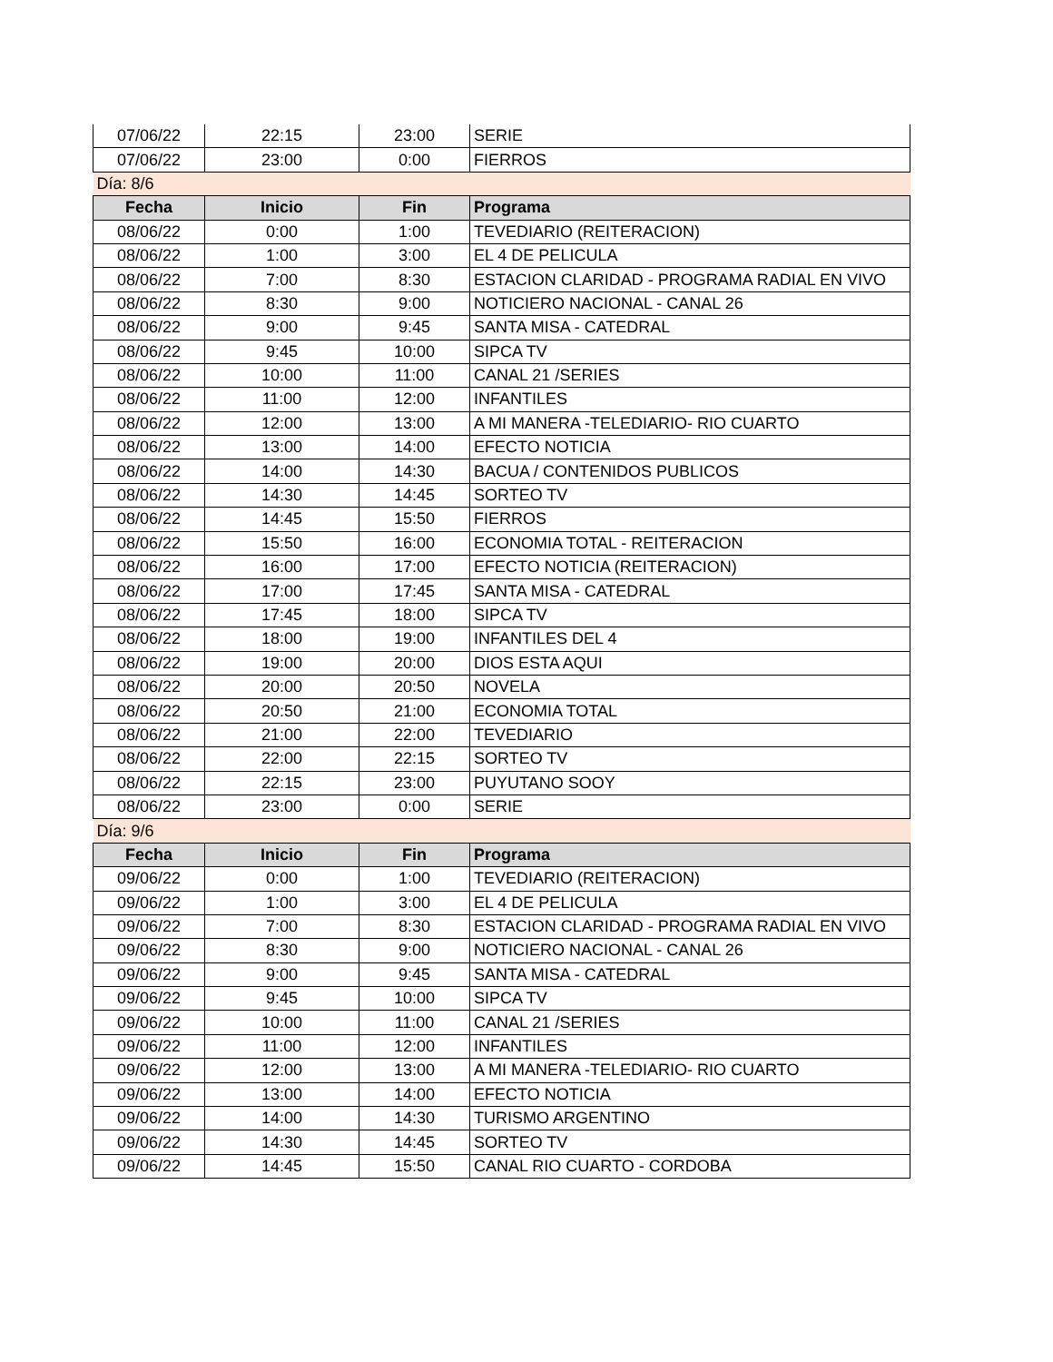| 07/06/22 | 22:15 | 23:00 | SERIE |
| 07/06/22 | 23:00 | 0:00 | FIERROS |
| Día: 8/6 | | | |
| Fecha | Inicio | Fin | Programa |
| 08/06/22 | 0:00 | 1:00 | TEVEDIARIO (REITERACION) |
| 08/06/22 | 1:00 | 3:00 | EL 4 DE PELICULA |
| 08/06/22 | 7:00 | 8:30 | ESTACION CLARIDAD - PROGRAMA RADIAL EN VIVO |
| 08/06/22 | 8:30 | 9:00 | NOTICIERO NACIONAL - CANAL 26 |
| 08/06/22 | 9:00 | 9:45 | SANTA MISA - CATEDRAL |
| 08/06/22 | 9:45 | 10:00 | SIPCA TV |
| 08/06/22 | 10:00 | 11:00 | CANAL 21 /SERIES |
| 08/06/22 | 11:00 | 12:00 | INFANTILES |
| 08/06/22 | 12:00 | 13:00 | A MI MANERA -TELEDIARIO- RIO CUARTO |
| 08/06/22 | 13:00 | 14:00 | EFECTO NOTICIA |
| 08/06/22 | 14:00 | 14:30 | BACUA / CONTENIDOS PUBLICOS |
| 08/06/22 | 14:30 | 14:45 | SORTEO TV |
| 08/06/22 | 14:45 | 15:50 | FIERROS |
| 08/06/22 | 15:50 | 16:00 | ECONOMIA TOTAL - REITERACION |
| 08/06/22 | 16:00 | 17:00 | EFECTO NOTICIA (REITERACION) |
| 08/06/22 | 17:00 | 17:45 | SANTA MISA - CATEDRAL |
| 08/06/22 | 17:45 | 18:00 | SIPCA TV |
| 08/06/22 | 18:00 | 19:00 | INFANTILES DEL 4 |
| 08/06/22 | 19:00 | 20:00 | DIOS ESTA AQUI |
| 08/06/22 | 20:00 | 20:50 | NOVELA |
| 08/06/22 | 20:50 | 21:00 | ECONOMIA TOTAL |
| 08/06/22 | 21:00 | 22:00 | TEVEDIARIO |
| 08/06/22 | 22:00 | 22:15 | SORTEO TV |
| 08/06/22 | 22:15 | 23:00 | PUYUTANO SOOY |
| 08/06/22 | 23:00 | 0:00 | SERIE |
| Día: 9/6 | | | |
| Fecha | Inicio | Fin | Programa |
| 09/06/22 | 0:00 | 1:00 | TEVEDIARIO (REITERACION) |
| 09/06/22 | 1:00 | 3:00 | EL 4 DE PELICULA |
| 09/06/22 | 7:00 | 8:30 | ESTACION CLARIDAD - PROGRAMA RADIAL EN VIVO |
| 09/06/22 | 8:30 | 9:00 | NOTICIERO NACIONAL - CANAL 26 |
| 09/06/22 | 9:00 | 9:45 | SANTA MISA - CATEDRAL |
| 09/06/22 | 9:45 | 10:00 | SIPCA TV |
| 09/06/22 | 10:00 | 11:00 | CANAL 21 /SERIES |
| 09/06/22 | 11:00 | 12:00 | INFANTILES |
| 09/06/22 | 12:00 | 13:00 | A MI MANERA -TELEDIARIO- RIO CUARTO |
| 09/06/22 | 13:00 | 14:00 | EFECTO NOTICIA |
| 09/06/22 | 14:00 | 14:30 | TURISMO ARGENTINO |
| 09/06/22 | 14:30 | 14:45 | SORTEO TV |
| 09/06/22 | 14:45 | 15:50 | CANAL RIO CUARTO - CORDOBA |